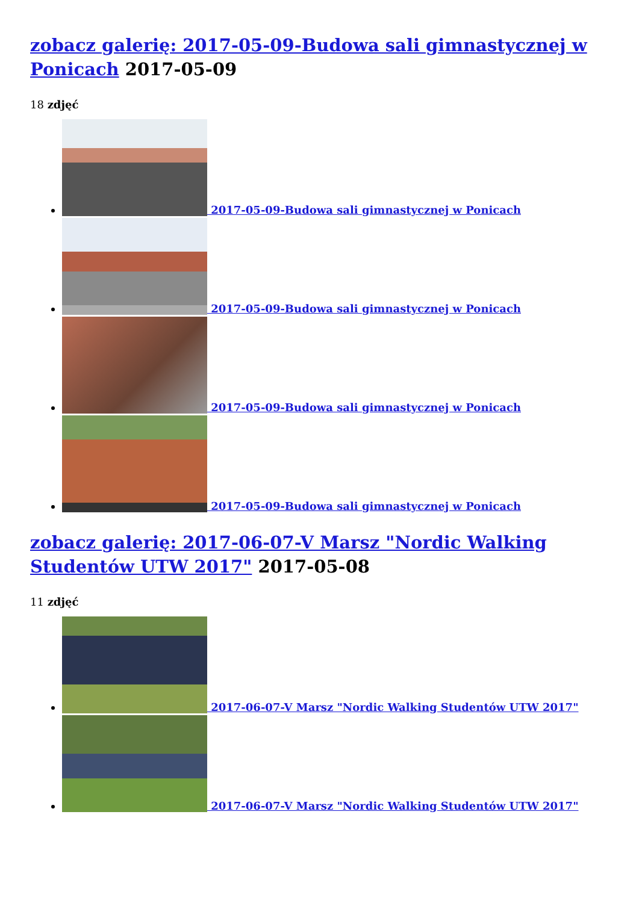zobacz galerię: 2017-05-09-Budowa sali gimnastycznej w Ponicach 2017-05-09
18 zdjęć
2017-05-09-Budowa sali gimnastycznej w Ponicach
2017-05-09-Budowa sali gimnastycznej w Ponicach
2017-05-09-Budowa sali gimnastycznej w Ponicach
2017-05-09-Budowa sali gimnastycznej w Ponicach
zobacz galerię: 2017-06-07-V Marsz "Nordic Walking Studentów UTW 2017" 2017-05-08
11 zdjęć
2017-06-07-V Marsz "Nordic Walking Studentów UTW 2017"
2017-06-07-V Marsz "Nordic Walking Studentów UTW 2017"